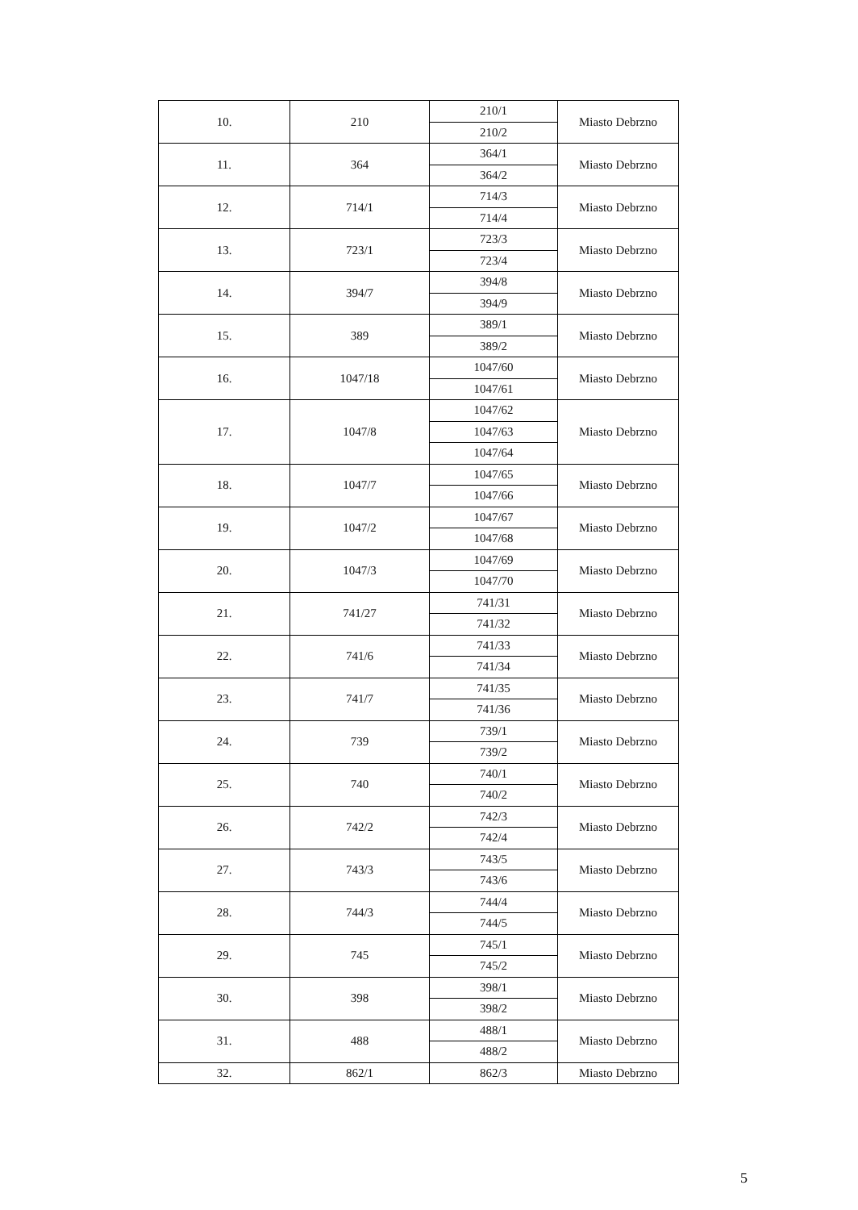| 10. | 210 | 210/1 | Miasto Debrzno |
| | | 210/2 | |
| 11. | 364 | 364/1 | Miasto Debrzno |
| | | 364/2 | |
| 12. | 714/1 | 714/3 | Miasto Debrzno |
| | | 714/4 | |
| 13. | 723/1 | 723/3 | Miasto Debrzno |
| | | 723/4 | |
| 14. | 394/7 | 394/8 | Miasto Debrzno |
| | | 394/9 | |
| 15. | 389 | 389/1 | Miasto Debrzno |
| | | 389/2 | |
| 16. | 1047/18 | 1047/60 | Miasto Debrzno |
| | | 1047/61 | |
| 17. | 1047/8 | 1047/62 | Miasto Debrzno |
| | | 1047/63 | |
| | | 1047/64 | |
| 18. | 1047/7 | 1047/65 | Miasto Debrzno |
| | | 1047/66 | |
| 19. | 1047/2 | 1047/67 | Miasto Debrzno |
| | | 1047/68 | |
| 20. | 1047/3 | 1047/69 | Miasto Debrzno |
| | | 1047/70 | |
| 21. | 741/27 | 741/31 | Miasto Debrzno |
| | | 741/32 | |
| 22. | 741/6 | 741/33 | Miasto Debrzno |
| | | 741/34 | |
| 23. | 741/7 | 741/35 | Miasto Debrzno |
| | | 741/36 | |
| 24. | 739 | 739/1 | Miasto Debrzno |
| | | 739/2 | |
| 25. | 740 | 740/1 | Miasto Debrzno |
| | | 740/2 | |
| 26. | 742/2 | 742/3 | Miasto Debrzno |
| | | 742/4 | |
| 27. | 743/3 | 743/5 | Miasto Debrzno |
| | | 743/6 | |
| 28. | 744/3 | 744/4 | Miasto Debrzno |
| | | 744/5 | |
| 29. | 745 | 745/1 | Miasto Debrzno |
| | | 745/2 | |
| 30. | 398 | 398/1 | Miasto Debrzno |
| | | 398/2 | |
| 31. | 488 | 488/1 | Miasto Debrzno |
| | | 488/2 | |
| 32. | 862/1 | 862/3 | Miasto Debrzno |
5